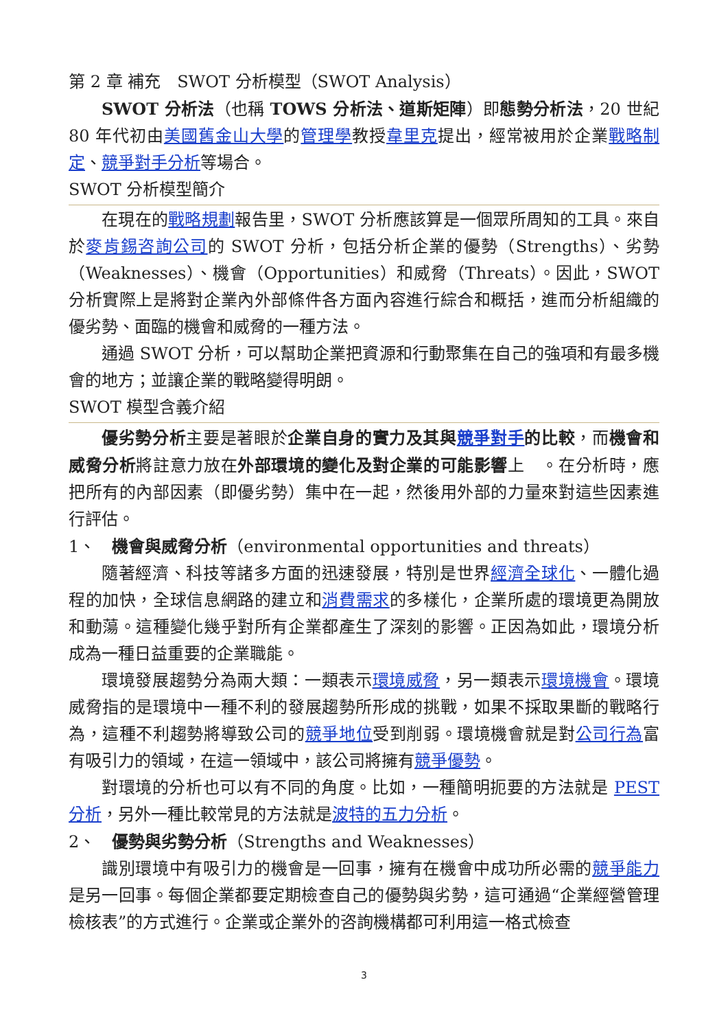第 2 章 補充　SWOT 分析模型（SWOT Analysis）
SWOT 分析法（也稱 TOWS 分析法、道斯矩陣）即態勢分析法，20 世紀 80 年代初由美國舊金山大學的管理學教授韋里克提出，經常被用於企業戰略制定、競爭對手分析等場合。
SWOT 分析模型簡介
在現在的戰略規劃報告里，SWOT 分析應該算是一個眾所周知的工具。來自於麥肯錫咨詢公司的 SWOT 分析，包括分析企業的優勢（Strengths）、劣勢（Weaknesses）、機會（Opportunities）和威脅（Threats）。因此，SWOT 分析實際上是將對企業內外部條件各方面內容進行綜合和概括，進而分析組織的優劣勢、面臨的機會和威脅的一種方法。
通過 SWOT 分析，可以幫助企業把資源和行動聚集在自己的強項和有最多機會的地方；並讓企業的戰略變得明朗。
SWOT 模型含義介紹
優劣勢分析主要是著眼於企業自身的實力及其與競爭對手的比較，而機會和威脅分析將註意力放在外部環境的變化及對企業的可能影響上　。在分析時，應把所有的內部因素（即優劣勢）集中在一起，然後用外部的力量來對這些因素進行評估。
1、　機會與威脅分析（environmental opportunities and threats）
隨著經濟、科技等諸多方面的迅速發展，特別是世界經濟全球化、一體化過程的加快，全球信息網路的建立和消費需求的多樣化，企業所處的環境更為開放和動蕩。這種變化幾乎對所有企業都產生了深刻的影響。正因為如此，環境分析成為一種日益重要的企業職能。
環境發展趨勢分為兩大類：一類表示環境威脅，另一類表示環境機會。環境威脅指的是環境中一種不利的發展趨勢所形成的挑戰，如果不採取果斷的戰略行為，這種不利趨勢將導致公司的競爭地位受到削弱。環境機會就是對公司行為富有吸引力的領域，在這一領域中，該公司將擁有競爭優勢。
對環境的分析也可以有不同的角度。比如，一種簡明扼要的方法就是 PEST 分析，另外一種比較常見的方法就是波特的五力分析。
2、　優勢與劣勢分析（Strengths and Weaknesses）
識別環境中有吸引力的機會是一回事，擁有在機會中成功所必需的競爭能力是另一回事。每個企業都要定期檢查自己的優勢與劣勢，這可通過“企業經營管理檢核表”的方式進行。企業或企業外的咨詢機構都可利用這一格式檢查
3